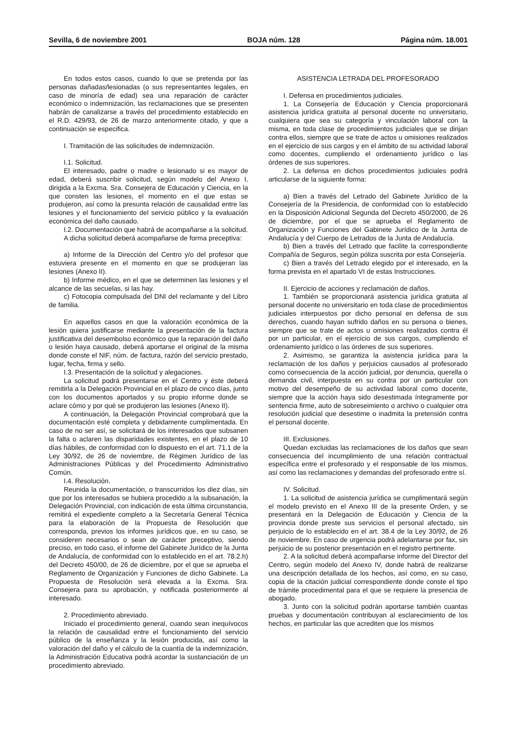Sevilla, 6 de noviembre 2001 BOJA núm. 128 Página núm. 18.001
En todos estos casos, cuando lo que se pretenda por las personas dañadas/lesionadas (o sus representantes legales, en caso de minoría de edad) sea una reparación de carácter económico o indemnización, las reclamaciones que se presenten habrán de canalizarse a través del procedimiento establecido en el R.D. 429/93, de 26 de marzo anteriormente citado, y que a continuación se especifica.
I. Tramitación de las solicitudes de indemnización.
I.1. Solicitud.
El interesado, padre o madre o lesionado si es mayor de edad, deberá suscribir solicitud, según modelo del Anexo I, dirigida a la Excma. Sra. Consejera de Educación y Ciencia, en la que consten las lesiones, el momento en el que estas se produjeron, así como la presunta relación de causalidad entre las lesiones y el funcionamiento del servicio público y la evaluación económica del daño causado.
I.2. Documentación que habrá de acompañarse a la solicitud.
A dicha solicitud deberá acompañarse de forma preceptiva:
a) Informe de la Dirección del Centro y/o del profesor que estuviera presente en el momento en que se produjeran las lesiones (Anexo II).
b) Informe médico, en el que se determinen las lesiones y el alcance de las secuelas, si las hay.
c) Fotocopia compulsada del DNI del reclamante y del Libro de familia.
En aquellos casos en que la valoración económica de la lesión quiera justificarse mediante la presentación de la factura justificativa del desembolso económico que la reparación del daño o lesión haya causado, deberá aportarse el original de la misma donde conste el NIF, núm. de factura, razón del servicio prestado, lugar, fecha, firma y sello.
I.3. Presentación de la solicitud y alegaciones.
La solicitud podrá presentarse en el Centro y éste deberá remitirla a la Delegación Provincial en el plazo de cinco días, junto con los documentos aportados y su propio informe donde se aclare cómo y por qué se produjeron las lesiones (Anexo II).
A continuación, la Delegación Provincial comprobará que la documentación esté completa y debidamente cumplimentada. En caso de no ser así, se solicitará de los interesados que subsanen la falta o aclaren las disparidades existentes, en el plazo de 10 días hábiles, de conformidad con lo dispuesto en el art. 71.1 de la Ley 30/92, de 26 de noviembre, de Régimen Jurídico de las Administraciones Públicas y del Procedimiento Administrativo Común.
I.4. Resolución.
Reunida la documentación, o transcurridos los diez días, sin que por los interesados se hubiera procedido a la subsanación, la Delegación Provincial, con indicación de esta última circunstancia, remitirá el expediente completo a la Secretaría General Técnica para la elaboración de la Propuesta de Resolución que corresponda, previos los informes jurídicos que, en su caso, se consideren necesarios o sean de carácter preceptivo, siendo preciso, en todo caso, el informe del Gabinete Jurídico de la Junta de Andalucía, de conformidad con lo establecido en el art. 78.2.h) del Decreto 450/00, de 26 de diciembre, por el que se aprueba el Reglamento de Organización y Funciones de dicho Gabinete. La Propuesta de Resolución será elevada a la Excma. Sra. Consejera para su aprobación, y notificada posteriormente al interesado.
2. Procedimiento abreviado.
Iniciado el procedimiento general, cuando sean inequívocos la relación de causalidad entre el funcionamiento del servicio público de la enseñanza y la lesión producida, así como la valoración del daño y el cálculo de la cuantía de la indemnización, la Administración Educativa podrá acordar la sustanciación de un procedimiento abreviado.
ASISTENCIA LETRADA DEL PROFESORADO
I. Defensa en procedimientos judiciales.
1. La Consejería de Educación y Ciencia proporcionará asistencia jurídica gratuita al personal docente no universitario, cualquiera que sea su categoría y vinculación laboral con la misma, en toda clase de procedimientos judiciales que se dirijan contra ellos, siempre que se trate de actos u omisiones realizados en el ejercicio de sus cargos y en el ámbito de su actividad laboral como docentes, cumpliendo el ordenamiento jurídico o las órdenes de sus superiores.
2. La defensa en dichos procedimientos judiciales podrá articularse de la siguiente forma:
a) Bien a través del Letrado del Gabinete Jurídico de la Consejería de la Presidencia, de conformidad con lo establecido en la Disposición Adicional Segunda del Decreto 450/2000, de 26 de diciembre, por el que se aprueba el Reglamento de Organización y Funciones del Gabinete Jurídico de la Junta de Andalucía y del Cuerpo de Letrados de la Junta de Andalucía.
b) Bien a través del Letrado que facilite la correspondiente Compañía de Seguros, según póliza suscrita por esta Consejería.
c) Bien a través del Letrado elegido por el interesado, en la forma prevista en el apartado VI de estas Instrucciones.
II. Ejercicio de acciones y reclamación de daños.
1. También se proporcionará asistencia jurídica gratuita al personal docente no universitario en toda clase de procedimientos judiciales interpuestos por dicho personal en defensa de sus derechos, cuando hayan sufrido daños en su persona o bienes, siempre que se trate de actos u omisiones realizados contra él por un particular, en el ejercicio de sus cargos, cumpliendo el ordenamiento jurídico o las órdenes de sus superiores.
2. Asimismo, se garantiza la asistencia jurídica para la reclamación de los daños y perjuicios causados al profesorado como consecuencia de la acción judicial, por denuncia, querella o demanda civil, interpuesta en su contra por un particular con motivo del desempeño de su actividad laboral como docente, siempre que la acción haya sido desestimada íntegramente por sentencia firme, auto de sobreseimiento o archivo o cualquier otra resolución judicial que desestime o inadmita la pretensión contra el personal docente.
III. Exclusiones.
Quedan excluidas las reclamaciones de los daños que sean consecuencia del incumplimiento de una relación contractual específica entre el profesorado y el responsable de los mismos, así como las reclamaciones y demandas del profesorado entre sí.
IV. Solicitud.
1. La solicitud de asistencia jurídica se cumplimentará según el modelo previsto en el Anexo III de la presente Orden, y se presentará en la Delegación de Educación y Ciencia de la provincia donde preste sus servicios el personal afectado, sin perjuicio de lo establecido en el art. 38.4 de la Ley 30/92, de 26 de noviembre. En caso de urgencia podrá adelantarse por fax, sin perjuicio de su posterior presentación en el registro pertinente.
2. A la solicitud deberá acompañarse informe del Director del Centro, según modelo del Anexo IV, donde habrá de realizarse una descripción detallada de los hechos, así como, en su caso, copia de la citación judicial correspondiente donde conste el tipo de trámite procedimental para el que se requiere la presencia de abogado.
3. Junto con la solicitud podrán aportarse también cuantas pruebas y documentación contribuyan al esclarecimiento de los hechos, en particular las que acrediten que los mismos